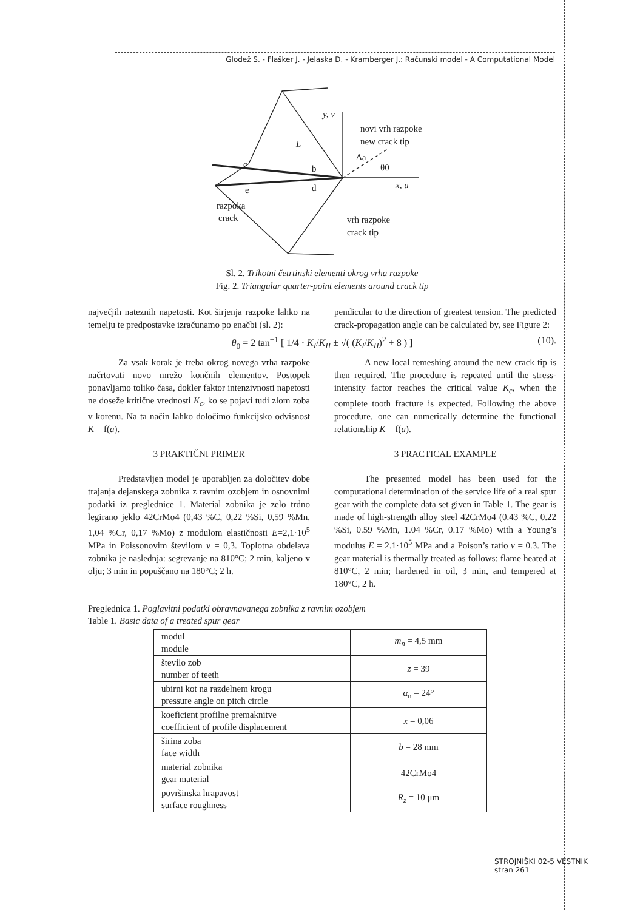Glodež S. - Flašker J. - Jelaska D. - Kramberger J.: Računski model - A Computational Model
y, v
novi vrh razpoke
new crack tip
L
Δa
θ0
c
b
x, u
e
d
razpoka
crack
vrh razpoke
crack tip
Sl. 2. Trikotni četrtinski elementi okrog vrha razpoke
Fig. 2. Triangular quarter-point elements around crack tip
največjih nateznih napetosti. Kot širjenja razpoke lahko na temelju te predpostavke izračunamo po enačbi (sl. 2):
pendicular to the direction of greatest tension. The predicted crack-propagation angle can be calculated by, see Figure 2:
θ<sub>0</sub> = 2 tan<sup>−1</sup> [ 1/4 · K<sub>I</sub>/K<sub>II</sub> ± √( (K<sub>I</sub>/K<sub>II</sub>)<sup>2</sup> + 8 ) ] (10).
Za vsak korak je treba okrog novega vrha razpoke načrtovati novo mrežo končnih elementov. Postopek ponavljamo toliko časa, dokler faktor intenzivnosti napetosti ne doseže kritične vrednosti K<sub>c</sub>, ko se pojavi tudi zlom zoba v korenu. Na ta način lahko določimo funkcijsko odvisnost K = f(a).
3 PRAKTIČNI PRIMER
Predstavljen model je uporabljen za določitev dobe trajanja dejanskega zobnika z ravnim ozobjem in osnovnimi podatki iz preglednice 1. Material zobnika je zelo trdno legirano jeklo 42CrMo4 (0,43 %C, 0,22 %Si, 0,59 %Mn, 1,04 %Cr, 0,17 %Mo) z modulom elastičnosti E=2,1·10<sup>5</sup> MPa in Poissonovim številom ν = 0,3. Toplotna obdelava zobnika je naslednja: segrevanje na 810°C; 2 min, kaljeno v olju; 3 min in popuščano na 180°C; 2 h.
A new local remeshing around the new crack tip is then required. The procedure is repeated until the stress-intensity factor reaches the critical value K<sub>c</sub>, when the complete tooth fracture is expected. Following the above procedure, one can numerically determine the functional relationship K = f(a).
3 PRACTICAL EXAMPLE
The presented model has been used for the computational determination of the service life of a real spur gear with the complete data set given in Table 1. The gear is made of high-strength alloy steel 42CrMo4 (0.43 %C, 0.22 %Si, 0.59 %Mn, 1.04 %Cr, 0.17 %Mo) with a Young’s modulus E = 2.1·10<sup>5</sup> MPa and a Poison’s ratio ν = 0.3. The gear material is thermally treated as follows: flame heated at 810°C, 2 min; hardened in oil, 3 min, and tempered at 180°C, 2 h.
Preglednica 1. Poglavitni podatki obravnavanega zobnika z ravnim ozobjem
Table 1. Basic data of a treated spur gear
| modul module | m<sub>n</sub> = 4,5 mm |
| število zob number of teeth | z = 39 |
| ubirni kot na razdelnem krogu pressure angle on pitch circle | α<sub>n</sub> = 24° |
| koeficient profilne premaknitve coefficient of profile displacement | x = 0,06 |
| širina zoba face width | b = 28 mm |
| material zobnika gear material | 42CrMo4 |
| površinska hrapavost surface roughness | R<sub>z</sub> = 10 μm |
STROJNIŠKI 02-5 VESTNIK
stran 261